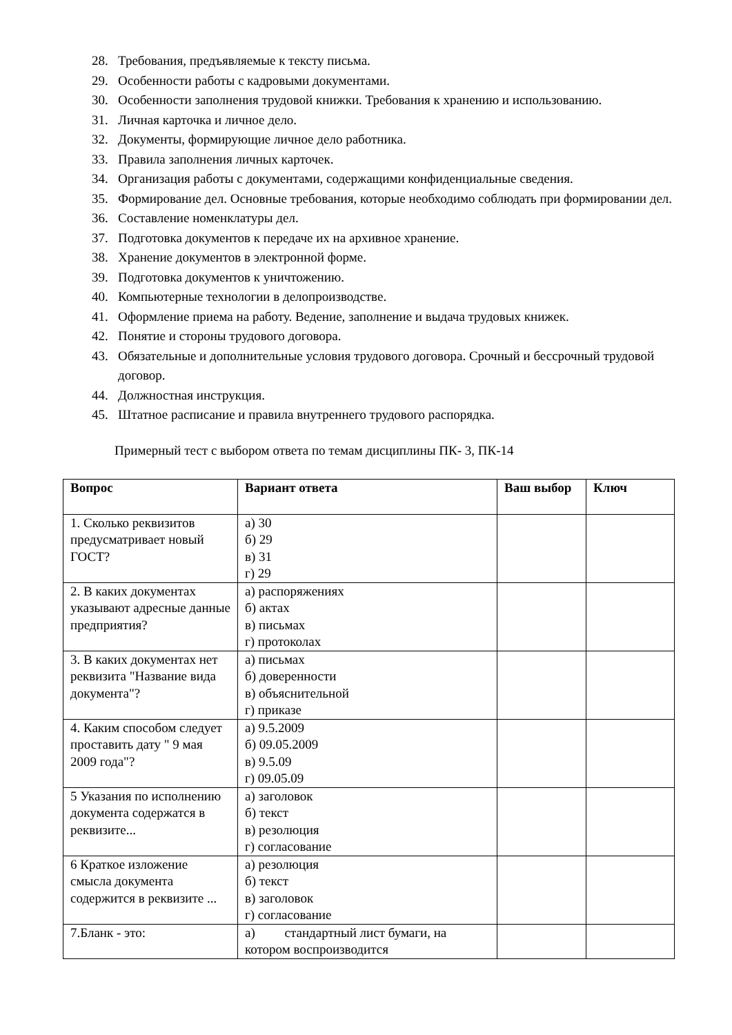28. Требования, предъявляемые к тексту письма.
29. Особенности работы с кадровыми документами.
30. Особенности заполнения трудовой книжки. Требования к хранению и использованию.
31. Личная карточка и личное дело.
32. Документы, формирующие личное дело работника.
33. Правила заполнения личных карточек.
34. Организация работы с документами, содержащими конфиденциальные сведения.
35. Формирование дел. Основные требования, которые необходимо соблюдать при формировании дел.
36. Составление номенклатуры дел.
37. Подготовка документов к передаче их на архивное хранение.
38. Хранение документов в электронной форме.
39. Подготовка документов к уничтожению.
40. Компьютерные технологии в делопроизводстве.
41. Оформление приема на работу. Ведение, заполнение и выдача трудовых книжек.
42. Понятие и стороны трудового договора.
43. Обязательные и дополнительные условия трудового договора. Срочный и бессрочный трудовой договор.
44. Должностная инструкция.
45. Штатное расписание и правила внутреннего трудового распорядка.
Примерный тест с выбором ответа по темам дисциплины ПК- 3, ПК-14
| Вопрос | Вариант ответа | Ваш выбор | Ключ |
| --- | --- | --- | --- |
| 1. Сколько реквизитов предусматривает новый ГОСТ? | а) 30 б) 29 в) 31 г) 29 | | |
| 2. В каких документах указывают адресные данные предприятия? | а) распоряжениях б) актах в) письмах г) протоколах | | |
| 3. В каких документах нет реквизита "Название вида документа"? | а) письмах б) доверенности в) объяснительной г) приказе | | |
| 4. Каким способом следует проставить дату " 9 мая 2009 года"? | а) 9.5.2009 б) 09.05.2009 в) 9.5.09 г) 09.05.09 | | |
| 5 Указания по исполнению документа содержатся в реквизите... | а) заголовок б) текст в) резолюция г) согласование | | |
| 6 Краткое изложение смысла документа содержится в реквизите ... | а) резолюция б) текст в) заголовок г) согласование | | |
| 7.Бланк - это: | а) стандартный лист бумаги, на котором воспроизводится | | |